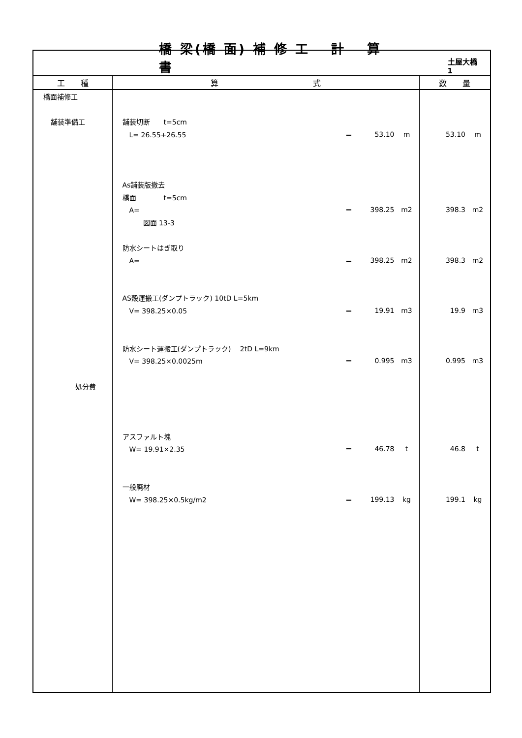橋 梁(橋 面) 補 修 工　 計　 算　 書 土屋大橋　 1
| 工 種 | 算 式 | 数 量 |
| --- | --- | --- |
| 橋面補修工 舗装準備工 処分費 | 舗装切断 t=5cm L= 26.55+26.55 ＝ 53.10 m As舗装版撤去 橋面 t=5cm A= ＝ 398.25 m2 図面 13-3 防水シートはぎ取り A= ＝ 398.25 m2 AS殻運搬工(ダンプトラック) 10tD L=5km V= 398.25×0.05 ＝ 19.91 m3 防水シート運搬工(ダンプトラック) 2tD L=9km V= 398.25×0.0025m ＝ 0.995 m3 アスファルト塊 W= 19.91×2.35 ＝ 46.78 t 一般廃材 W= 398.25×0.5kg/m2 ＝ 199.13 kg | 53.10 m 398.3 m2 398.3 m2 19.9 m3 0.995 m3 46.8 t 199.1 kg |